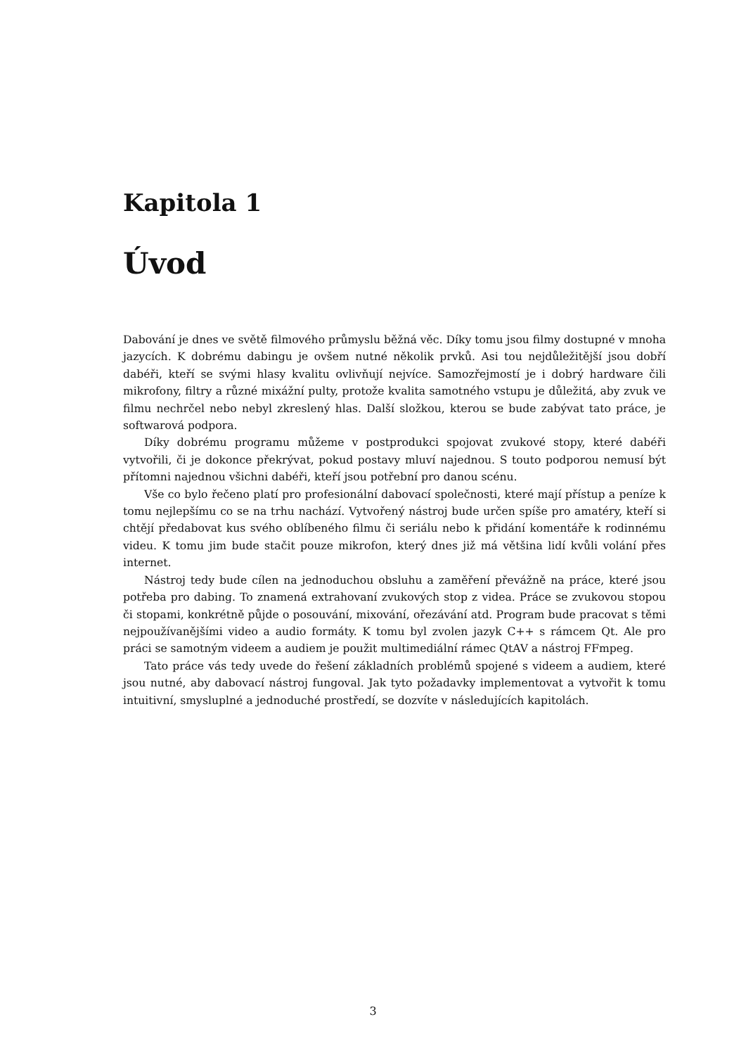Kapitola 1
Úvod
Dabování je dnes ve světě filmového průmyslu běžná věc. Díky tomu jsou filmy dostupné v mnoha jazycích. K dobrému dabingu je ovšem nutné několik prvků. Asi tou nejdůležitější jsou dobří dabéři, kteří se svými hlasy kvalitu ovlivňují nejvíce. Samozřejmostí je i dobrý hardware čili mikrofony, filtry a různé mixážní pulty, protože kvalita samotného vstupu je důležitá, aby zvuk ve filmu nechrčel nebo nebyl zkreslený hlas. Další složkou, kterou se bude zabývat tato práce, je softwarová podpora.
Díky dobrému programu můžeme v postprodukci spojovat zvukové stopy, které dabéři vytvořili, či je dokonce překrývat, pokud postavy mluví najednou. S touto podporou nemusí být přítomni najednou všichni dabéři, kteří jsou potřební pro danou scénu.
Vše co bylo řečeno platí pro profesionální dabovací společnosti, které mají přístup a peníze k tomu nejlepšímu co se na trhu nachází. Vytvořený nástroj bude určen spíše pro amatéry, kteří si chtějí předabovat kus svého oblíbeného filmu či seriálu nebo k přidání komentáře k rodinnému videu. K tomu jim bude stačit pouze mikrofon, který dnes již má většina lidí kvůli volání přes internet.
Nástroj tedy bude cílen na jednoduchou obsluhu a zaměření převážně na práce, které jsou potřeba pro dabing. To znamená extrahovaní zvukových stop z videa. Práce se zvukovou stopou či stopami, konkrétně půjde o posouvání, mixování, ořezávání atd. Program bude pracovat s těmi nejpoužívanějšími video a audio formáty. K tomu byl zvolen jazyk C++ s rámcem Qt. Ale pro práci se samotným videem a audiem je použit multimediální rámec QtAV a nástroj FFmpeg.
Tato práce vás tedy uvede do řešení základních problémů spojené s videem a audiem, které jsou nutné, aby dabovací nástroj fungoval. Jak tyto požadavky implementovat a vytvořit k tomu intuitivní, smysluplné a jednoduché prostředí, se dozvíte v následujících kapitolách.
3